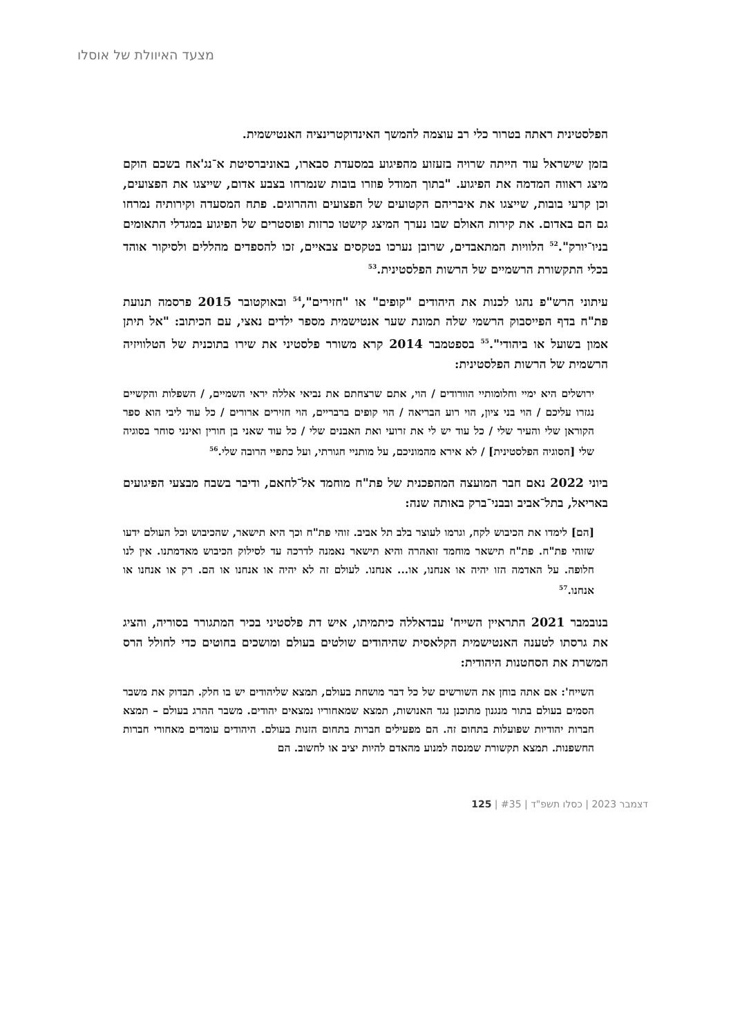מצעד האיוולת של אוסלו
הפלסטינית ראתה בטרור כלי רב עוצמה להמשך האינדוקטרינציה האנטישמית.
בזמן שישראל עוד הייתה שרויה בזעזוע מהפיגוע במסעדת סבארו, באוניברסיטת א־נג'אח בשכם הוקם מיצג ראווה המדמה את הפיגוע. "בתוך המודל פוזרו בובות שנמרחו בצבע אדום, שייצגו את הפצועים, וכן קרעי בובות, שייצגו את איבריהם הקטועים של הפצועים וההרוגים. פתח המסעדה וקירותיה נמרחו גם הם באדום. את קירות האולם שבו נערך המיצג קישטו כרזות ופוסטרים של הפיגוע במגדלי התאומים בניו־יורק".<sup>52</sup> הלוויות המתאבדים, שרובן נערכו בטקסים צבאיים, זכו להספדים מהללים ולסיקור אוהד בכלי התקשורת הרשמיים של הרשות הפלסטינית.<sup>53</sup>
עיתוני הרש"פ נהגו לכנות את היהודים "קופים" או "חזירים",<sup>54</sup> ובאוקטובר 2015 פרסמה תנועת פת"ח בדף הפייסבוק הרשמי שלה תמונת שער אנטישמית מספר ילדים נאצי, עם הכיתוב: "אל תיתן אמון בשועל או ביהודי".<sup>55</sup> בספטמבר 2014 קרא משורר פלסטיני את שירו בתוכנית של הטלוויזיה הרשמית של הרשות הפלסטינית:
ירושלים היא ימיי וחלומותיי הוורודים / הוי, אתם שרצחתם את נביאי אללה יראי השמיים, / השפלות והקשיים נגזרו עליכם / הוי בני ציון, הוי רוע הבריאה / הוי קופים ברבריים, הוי חזירים ארורים / כל עוד ליבי הוא ספר הקוראן שלי והעיר שלי / כל עוד יש לי את זרועי ואת האבנים שלי / כל עוד שאני בן חורין ואינני סוחר בסוגיה שלי [הסוגיה הפלסטינית] / לא אירא מהמוניכם, על מותניי חגורתי, ועל כתפיי הרובה שלי.<sup>56</sup>
ביוני 2022 נאם חבר המועצה המהפכנית של פת"ח מוחמד אל־לחאם, ודיבר בשבח מבצעי הפיגועים באריאל, בתל־אביב ובבני־ברק באותה שנה:
[הם] לימדו את הכיבוש לקח, וגרמו לעוצר בלב תל אביב. זוהי פת"ח וכך היא תישאר, שהכיבוש וכל העולם ידעו שזוהי פת"ח. פת"ח תישאר מוחמד זואהרה והיא תישאר נאמנה לדרכה עד לסילוק הכיבוש מאדמתנו. אין לנו חלופה. על האדמה הזו יהיה או אנחנו, או... אנחנו. לעולם זה לא יהיה או אנחנו או הם. רק או אנחנו או אנחנו.<sup>57</sup>
בנובמבר 2021 התראיין השייח' עבדאללה כיתמיתו, איש דת פלסטיני בכיר המתגורר בסוריה, והציג את גרסתו לטענה האנטישמית הקלאסית שהיהודים שולטים בעולם ומושכים בחוטים כדי לחולל הרס המשרת את הסחטנות היהודית:
השייח': אם אתה בוחן את השורשים של כל דבר מושחת בעולם, תמצא שליהודים יש בו חלק. תבדוק את משבר הסמים בעולם בתור מנגנון מתוכנן נגד האנושות, תמצא שמאחוריו נמצאים יהודים. משבר ההרג בעולם – תמצא חברות יהודיות שפועלות בתחום זה. הם מפעילים חברות בתחום הזנות בעולם. היהודים עומדים מאחורי חברות החשפנות. תמצא תקשורת שמנסה למנוע מהאדם להיות יציב או לחשוב. הם
125 | דצמבר 2023 | כסלו תשפ"ד | #35